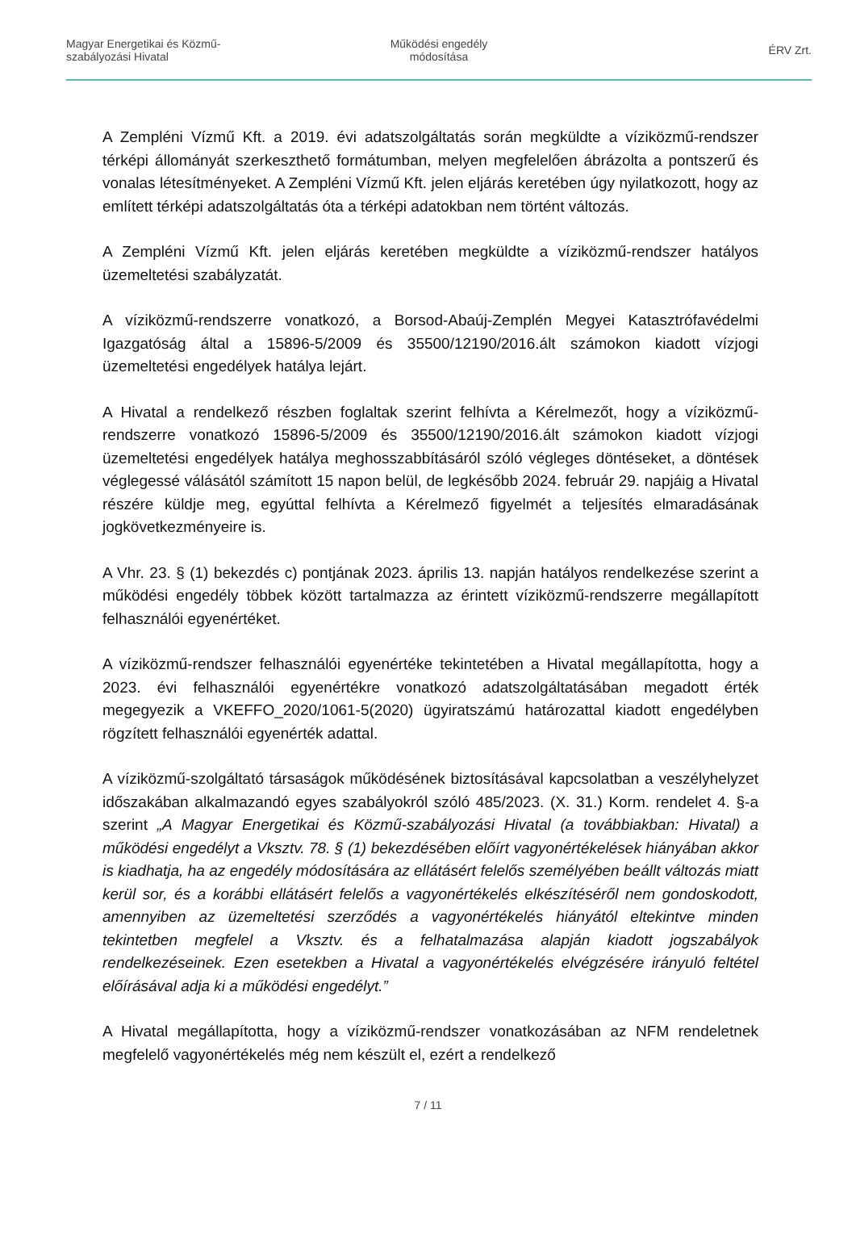Magyar Energetikai és Közmű-
szabályozási Hivatal
Működési engedély
módosítása
ÉRV Zrt.
A Zempléni Vízmű Kft. a 2019. évi adatszolgáltatás során megküldte a víziközmű-rendszer térképi állományát szerkeszthető formátumban, melyen megfelelően ábrázolta a pontszerű és vonalas létesítményeket. A Zempléni Vízmű Kft. jelen eljárás keretében úgy nyilatkozott, hogy az említett térképi adatszolgáltatás óta a térképi adatokban nem történt változás.
A Zempléni Vízmű Kft. jelen eljárás keretében megküldte a víziközmű-rendszer hatályos üzemeltetési szabályzatát.
A víziközmű-rendszerre vonatkozó, a Borsod-Abaúj-Zemplén Megyei Katasztrófavédelmi Igazgatóság által a 15896-5/2009 és 35500/12190/2016.ált számokon kiadott vízjogi üzemeltetési engedélyek hatálya lejárt.
A Hivatal a rendelkező részben foglaltak szerint felhívta a Kérelmezőt, hogy a víziközmű-rendszerre vonatkozó 15896-5/2009 és 35500/12190/2016.ált számokon kiadott vízjogi üzemeltetési engedélyek hatálya meghosszabbításáról szóló végleges döntéseket, a döntések véglegessé válásától számított 15 napon belül, de legkésőbb 2024. február 29. napjáig a Hivatal részére küldje meg, egyúttal felhívta a Kérelmező figyelmét a teljesítés elmaradásának jogkövetkezményeire is.
A Vhr. 23. § (1) bekezdés c) pontjának 2023. április 13. napján hatályos rendelkezése szerint a működési engedély többek között tartalmazza az érintett víziközmű-rendszerre megállapított felhasználói egyenértéket.
A víziközmű-rendszer felhasználói egyenértéke tekintetében a Hivatal megállapította, hogy a 2023. évi felhasználói egyenértékre vonatkozó adatszolgáltatásában megadott érték megegyezik a VKEFFO_2020/1061-5(2020) ügyiratszámú határozattal kiadott engedélyben rögzített felhasználói egyenérték adattal.
A víziközmű-szolgáltató társaságok működésének biztosításával kapcsolatban a veszélyhelyzet időszakában alkalmazandó egyes szabályokról szóló 485/2023. (X. 31.) Korm. rendelet 4. §-a szerint „A Magyar Energetikai és Közmű-szabályozási Hivatal (a továbbiakban: Hivatal) a működési engedélyt a Vksztv. 78. § (1) bekezdésében előírt vagyonértékelések hiányában akkor is kiadhatja, ha az engedély módosítására az ellátásért felelős személyében beállt változás miatt kerül sor, és a korábbi ellátásért felelős a vagyonértékelés elkészítéséről nem gondoskodott, amennyiben az üzemeltetési szerződés a vagyonértékelés hiányától eltekintve minden tekintetben megfelel a Vksztv. és a felhatalmazása alapján kiadott jogszabályok rendelkezéseinek. Ezen esetekben a Hivatal a vagyonértékelés elvégzésére irányuló feltétel előírásával adja ki a működési engedélyt.”
A Hivatal megállapította, hogy a víziközmű-rendszer vonatkozásában az NFM rendeletnek megfelelő vagyonértékelés még nem készült el, ezért a rendelkező
7 / 11